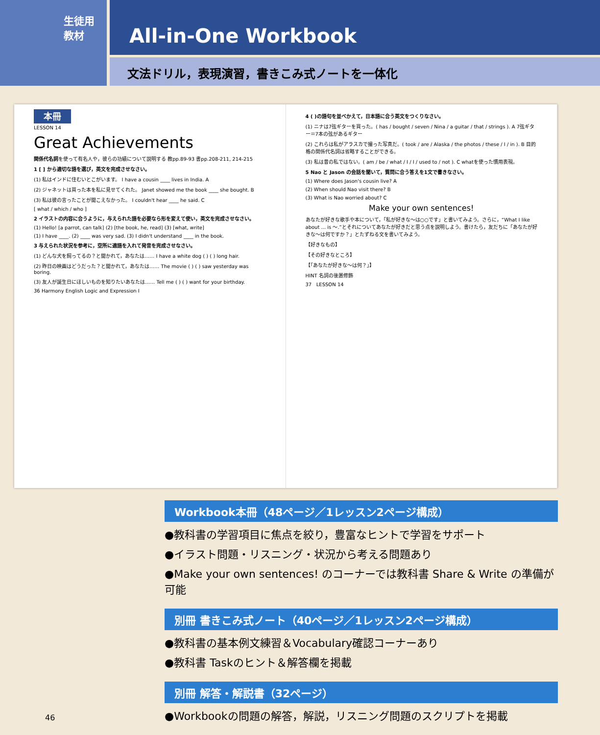生徒用
教材
All-in-One Workbook
文法ドリル，表現演習，書きこみ式ノートを一体化
本冊
LESSON 14
Great Achievements
関係代名詞を使って有名人や，彼らの功績について説明する 教pp.89-93 書pp.208-211, 214-215
1 [ ] から適切な語を選び，英文を完成させなさい。
(1) 私はインドに住むいとこがいます。 I have a cousin ____ lives in India. A
(2) ジャネットは買った本を私に見せてくれた。 Janet showed me the book ____ she bought. B
(3) 私は彼の言ったことが聞こえなかった。 I couldn't hear ____ he said. C
[ what / which / who ]
2 イラストの内容に合うように，与えられた語を必要なら形を変えて使い，英文を完成させなさい。
(1) Hello! [a parrot, can talk] (2) [the book, he, read] (3) [what, write]
(1) I have ____. (2) ____ was very sad. (3) I didn't understand ____ in the book.
3 与えられた状況を参考に，空所に適語を入れて発音を完成させなさい。
(1) どんな犬を飼ってるの？と聞かれて，あなたは…… I have a white dog ( ) ( ) long hair.
(2) 昨日の映画はどうだった？と聞かれて，あなたは…… The movie ( ) ( ) saw yesterday was boring.
(3) 友人が誕生日にほしいものを知りたいあなたは…… Tell me ( ) ( ) want for your birthday.
36 Harmony English Logic and Expression I
4 ( )の語句を並べかえて，日本語に合う英文をつくりなさい。
(1) ニナは7弦ギターを買った。( has / bought / seven / Nina / a guitar / that / strings ). A 7弦ギター＝7本の弦があるギター
(2) これらは私がアラスカで撮った写真だ。( took / are / Alaska / the photos / these / I / in ). B 目的格の関係代名詞は省略することができる。
(3) 私は昔の私ではない。( am / be / what / I / I / used to / not ). C whatを使った慣用表現。
5 Nao と Jason の会話を聞いて，質問に合う答えを1文で書きなさい。
(1) Where does Jason's cousin live? A
(2) When should Nao visit there? B
(3) What is Nao worried about? C
Make your own sentences!
あなたが好きな歌手や本について，「私が好きな〜は○○です」と書いてみよう。さらに，“What I like about ... is 〜.”とそれについてあなたが好きだと思う点を説明しよう。書けたら，友だちに「あなたが好きな〜は何ですか？」とたずねる文を書いてみよう。
【好きなもの】
【その好きなところ】
【「あなたが好きな〜は何？」】
HINT 名詞の後置修飾
37 LESSON 14
Workbook本冊（48ページ／1レッスン2ページ構成）
●教科書の学習項目に焦点を絞り，豊富なヒントで学習をサポート
●イラスト問題・リスニング・状況から考える問題あり
●Make your own sentences! のコーナーでは教科書 Share & Write の準備が可能
別冊 書きこみ式ノート（40ページ／1レッスン2ページ構成）
●教科書の基本例文練習＆Vocabulary確認コーナーあり
●教科書 Taskのヒント＆解答欄を掲載
別冊 解答・解説書（32ページ）
●Workbookの問題の解答，解説，リスニング問題のスクリプトを掲載
46